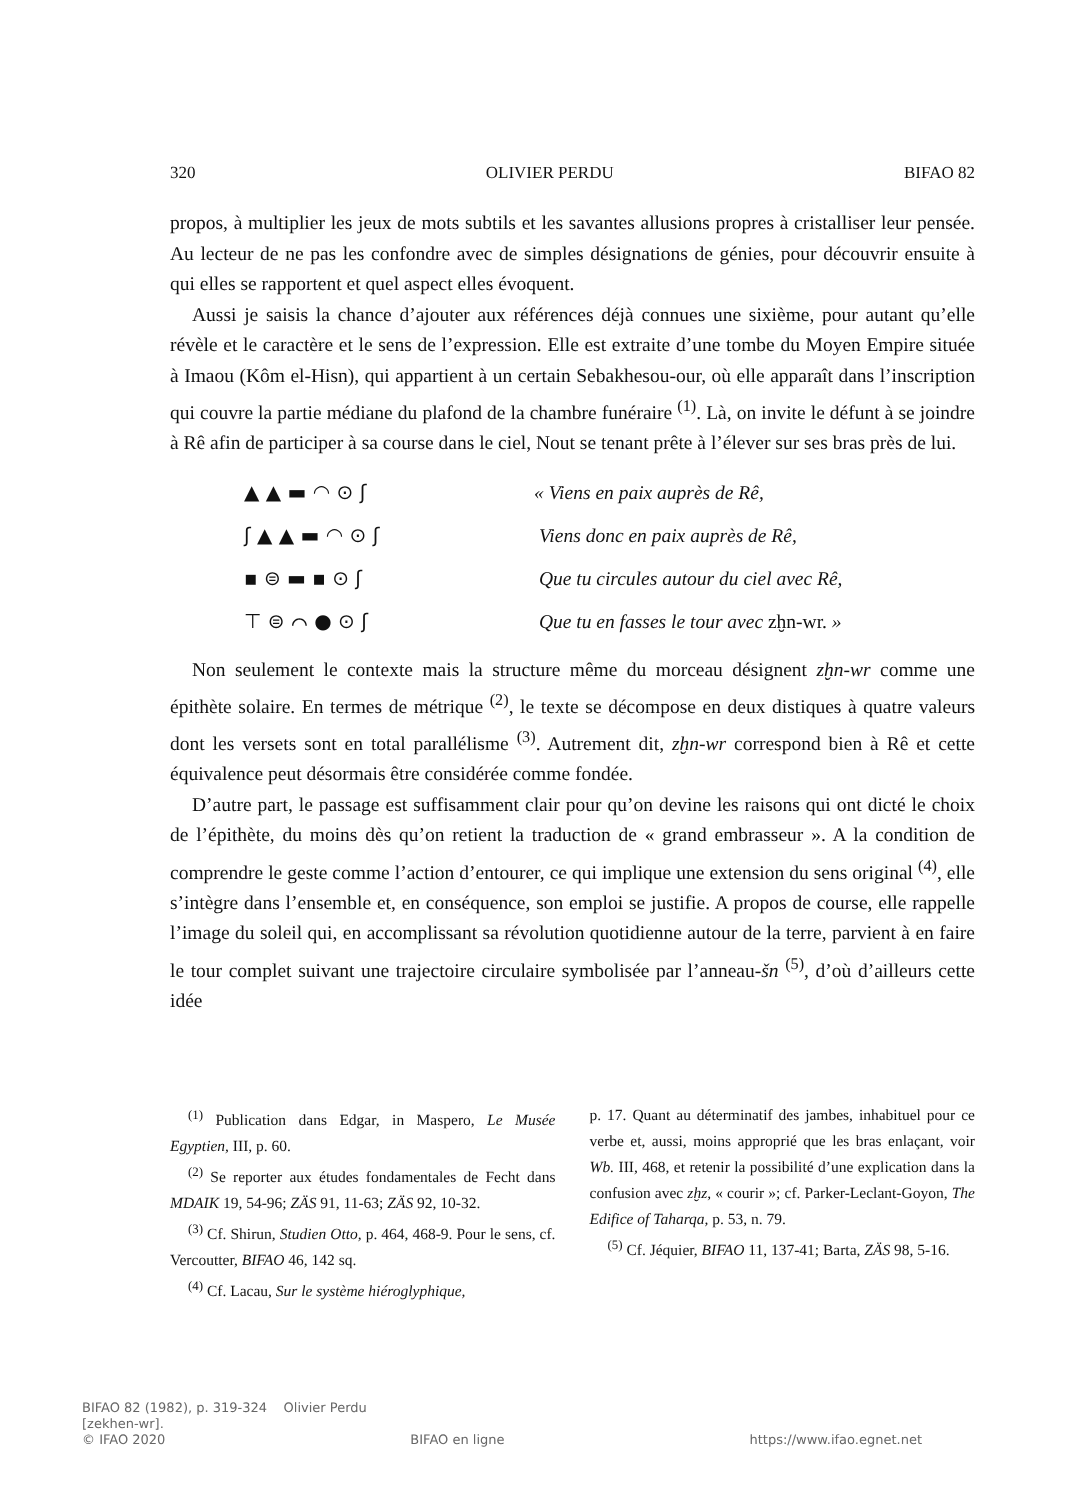320 OLIVIER PERDU BIFAO 82
propos, à multiplier les jeux de mots subtils et les savantes allusions propres à cristalliser leur pensée. Au lecteur de ne pas les confondre avec de simples désignations de génies, pour découvrir ensuite à qui elles se rapportent et quel aspect elles évoquent.
Aussi je saisis la chance d’ajouter aux références déjà connues une sixième, pour autant qu’elle révèle et le caractère et le sens de l’expression. Elle est extraite d’une tombe du Moyen Empire située à Imaou (Kôm el-Hisn), qui appartient à un certain Sebakhesou-our, où elle apparaît dans l’inscription qui couvre la partie médiane du plafond de la chambre funéraire <sup>(1)</sup>. Là, on invite le défunt à se joindre à Rê afin de participer à sa course dans le ciel, Nout se tenant prête à l’élever sur ses bras près de lui.
▲ ▲ ▬ ◠ ⊙ ʃ
ʃ ▲ ▲ ▬ ◠ ⊙ ʃ
▪ ⊜ ▬ ▪ ⊙ ʃ
⊤ ⊜ ⌒ ● ⊙ ʃ
« Viens en paix auprès de Rê,
Viens donc en paix auprès de Rê,
Que tu circules autour du ciel avec Rê,
Que tu en fasses le tour avec zḫn-wr. »
Non seulement le contexte mais la structure même du morceau désignent zḫn-wr comme une épithète solaire. En termes de métrique <sup>(2)</sup>, le texte se décompose en deux distiques à quatre valeurs dont les versets sont en total parallélisme <sup>(3)</sup>. Autrement dit, zḫn-wr correspond bien à Rê et cette équivalence peut désormais être considérée comme fondée.
D’autre part, le passage est suffisamment clair pour qu’on devine les raisons qui ont dicté le choix de l’épithète, du moins dès qu’on retient la traduction de « grand embrasseur ». A la condition de comprendre le geste comme l’action d’entourer, ce qui implique une extension du sens original <sup>(4)</sup>, elle s’intègre dans l’ensemble et, en conséquence, son emploi se justifie. A propos de course, elle rappelle l’image du soleil qui, en accomplissant sa révolution quotidienne autour de la terre, parvient à en faire le tour complet suivant une trajectoire circulaire symbolisée par l’anneau-šn <sup>(5)</sup>, d’où d’ailleurs cette idée
<sup>(1)</sup> Publication dans Edgar, in Maspero, Le Musée Egyptien, III, p. 60.
<sup>(2)</sup> Se reporter aux études fondamentales de Fecht dans MDAIK 19, 54-96; ZÄS 91, 11-63; ZÄS 92, 10-32.
<sup>(3)</sup> Cf. Shirun, Studien Otto, p. 464, 468-9. Pour le sens, cf. Vercoutter, BIFAO 46, 142 sq.
<sup>(4)</sup> Cf. Lacau, Sur le système hiéroglyphique,
p. 17. Quant au déterminatif des jambes, inhabituel pour ce verbe et, aussi, moins approprié que les bras enlaçant, voir Wb. III, 468, et retenir la possibilité d’une explication dans la confusion avec zḫz, « courir »; cf. Parker-Leclant-Goyon, The Edifice of Taharqa, p. 53, n. 79.
<sup>(5)</sup> Cf. Jéquier, BIFAO 11, 137-41; Barta, ZÄS 98, 5-16.
BIFAO 82 (1982), p. 319-324 Olivier Perdu
[zekhen-wr].
© IFAO 2020 BIFAO en ligne https://www.ifao.egnet.net